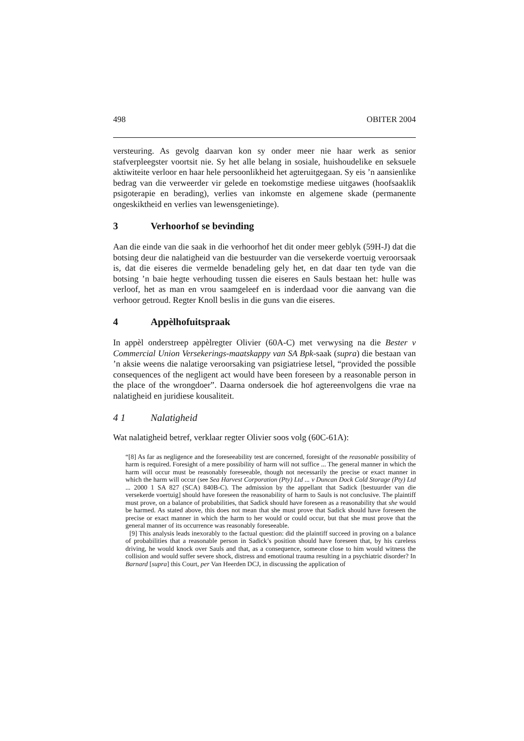498 OBITER 2004
versteuring. As gevolg daarvan kon sy onder meer nie haar werk as senior stafverpleegster voortsit nie. Sy het alle belang in sosiale, huishoudelike en seksuele aktiwiteite verloor en haar hele persoonlikheid het agteruitgegaan. Sy eis ’n aansienlike bedrag van die verweerder vir gelede en toekomstige mediese uitgawes (hoofsaaklik psigoterapie en berading), verlies van inkomste en algemene skade (permanente ongeskiktheid en verlies van lewensgenietinge).
3 Verhoorhof se bevinding
Aan die einde van die saak in die verhoorhof het dit onder meer geblyk (59H-J) dat die botsing deur die nalatigheid van die bestuurder van die versekerde voertuig veroorsaak is, dat die eiseres die vermelde benadeling gely het, en dat daar ten tyde van die botsing ’n baie hegte verhouding tussen die eiseres en Sauls bestaan het: hulle was verloof, het as man en vrou saamgeleef en is inderdaad voor die aanvang van die verhoor getroud. Regter Knoll beslis in die guns van die eiseres.
4 Appèlhofuitspraak
In appèl onderstreep appèlregter Olivier (60A-C) met verwysing na die Bester v Commercial Union Versekerings-maatskappy van SA Bpk-saak (supra) die bestaan van ’n aksie weens die nalatige veroorsaking van psigiatriese letsel, “provided the possible consequences of the negligent act would have been foreseen by a reasonable person in the place of the wrongdoer”. Daarna ondersoek die hof agtereenvolgens die vrae na nalatigheid en juridiese kousaliteit.
4 1 Nalatigheid
Wat nalatigheid betref, verklaar regter Olivier soos volg (60C-61A):
“[8] As far as negligence and the foreseeability test are concerned, foresight of the reasonable possibility of harm is required. Foresight of a mere possibility of harm will not suffice ... The general manner in which the harm will occur must be reasonably foreseeable, though not necessarily the precise or exact manner in which the harm will occur (see Sea Harvest Corporation (Pty) Ltd ... v Duncan Dock Cold Storage (Pty) Ltd ... 2000 1 SA 827 (SCA) 840B-C). The admission by the appellant that Sadick [bestuurder van die versekerde voertuig] should have foreseen the reasonability of harm to Sauls is not conclusive. The plaintiff must prove, on a balance of probabilities, that Sadick should have foreseen as a reasonability that she would be harmed. As stated above, this does not mean that she must prove that Sadick should have foreseen the precise or exact manner in which the harm to her would or could occur, but that she must prove that the general manner of its occurrence was reasonably foreseeable.
[9] This analysis leads inexorably to the factual question: did the plaintiff succeed in proving on a balance of probabilities that a reasonable person in Sadick’s position should have foreseen that, by his careless driving, he would knock over Sauls and that, as a consequence, someone close to him would witness the collision and would suffer severe shock, distress and emotional trauma resulting in a psychiatric disorder? In Barnard [supra] this Court, per Van Heerden DCJ, in discussing the application of